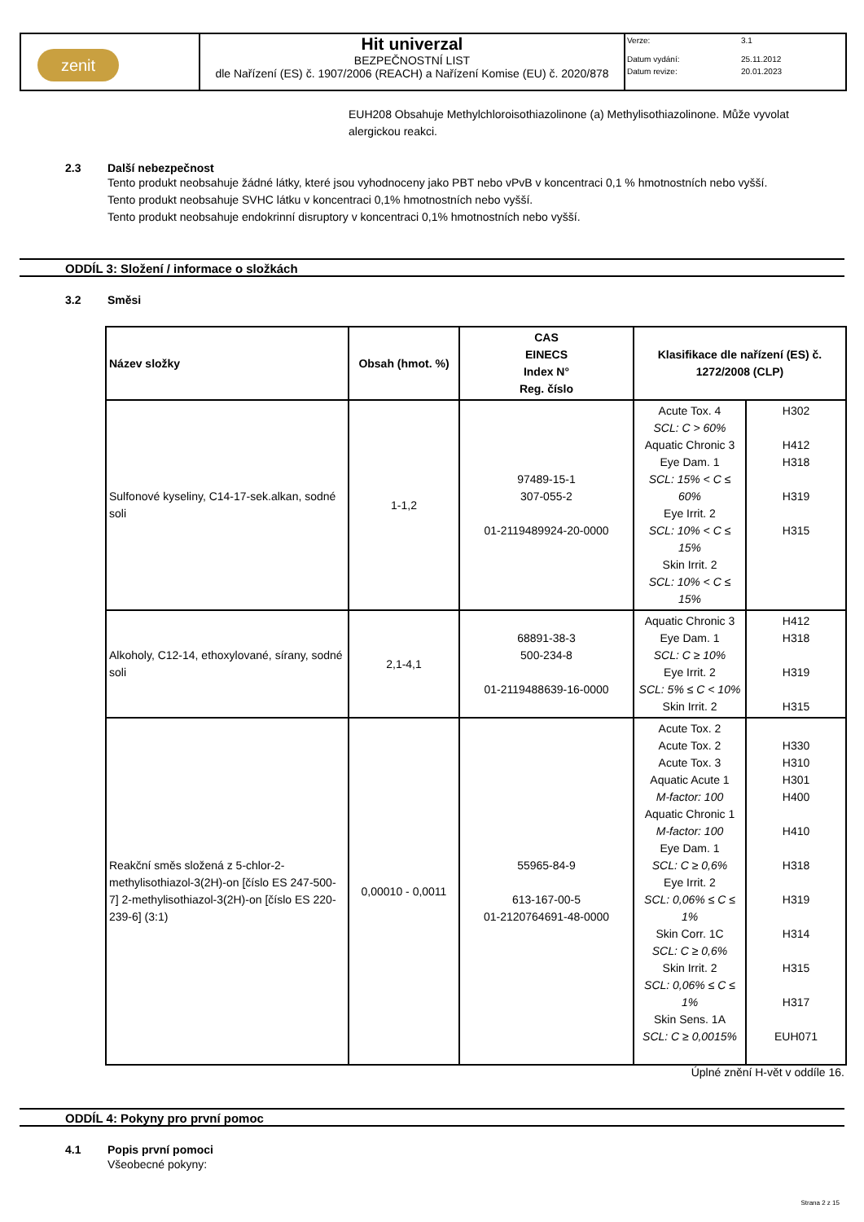| zenit | Hit univerzal BEZPEČNOSTNÍ LIST dle Nařízení (ES) č. 1907/2006 (REACH) a Nařízení Komise (EU) č. 2020/878 | Verze: 3.1 Datum vydání: 25.11.2012 Datum revize: 20.01.2023 |
EUH208 Obsahuje Methylchloroisothiazolinone (a) Methylisothiazolinone. Může vyvolat alergickou reakci.
2.3 Další nebezpečnost
Tento produkt neobsahuje žádné látky, které jsou vyhodnoceny jako PBT nebo vPvB v koncentraci 0,1 % hmotnostních nebo vyšší.
Tento produkt neobsahuje SVHC látku v koncentraci 0,1% hmotnostních nebo vyšší.
Tento produkt neobsahuje endokrinní disruptory v koncentraci 0,1% hmotnostních nebo vyšší.
ODDÍL 3: Složení / informace o složkách
3.2 Směsi
| Název složky | Obsah (hmot. %) | CAS EINECS Index N° Reg. číslo | Klasifikace dle nařízení (ES) č. 1272/2008 (CLP) | |
| --- | --- | --- | --- | --- |
| Sulfonové kyseliny, C14-17-sek.alkan, sodné soli | 1-1,2 | 97489-15-1 307-055-2 01-2119489924-20-0000 | Acute Tox. 4 SCL: C > 60% Aquatic Chronic 3 Eye Dam. 1 SCL: 15% < C ≤ 60% Eye Irrit. 2 SCL: 10% < C ≤ 15% Skin Irrit. 2 SCL: 10% < C ≤ 15% | H302 H412 H318 H319 H315 |
| Alkoholy, C12-14, ethoxylované, sírany, sodné soli | 2,1-4,1 | 68891-38-3 500-234-8 01-2119488639-16-0000 | Aquatic Chronic 3 Eye Dam. 1 SCL: C ≥ 10% Eye Irrit. 2 SCL: 5% ≤ C < 10% Skin Irrit. 2 | H412 H318 H319 H315 |
| Reakční směs složená z 5-chlor-2-methylisothiazol-3(2H)-on [číslo ES 247-500-7] 2-methylisothiazol-3(2H)-on [číslo ES 220-239-6] (3:1) | 0,00010 - 0,0011 | 55965-84-9 613-167-00-5 01-2120764691-48-0000 | Acute Tox. 2 Acute Tox. 2 Acute Tox. 3 Aquatic Acute 1 M-factor: 100 Aquatic Chronic 1 M-factor: 100 Eye Dam. 1 SCL: C ≥ 0,6% Eye Irrit. 2 SCL: 0,06% ≤ C ≤ 1% Skin Corr. 1C SCL: C ≥ 0,6% Skin Irrit. 2 SCL: 0,06% ≤ C ≤ 1% Skin Sens. 1A SCL: C ≥ 0,0015% | H330 H310 H301 H400 H410 H318 H319 H314 H315 H317 EUH071 |
Úplné znění H-vět v oddíle 16.
ODDÍL 4: Pokyny pro první pomoc
4.1 Popis první pomoci
Všeobecné pokyny:
Strana 2 z 15